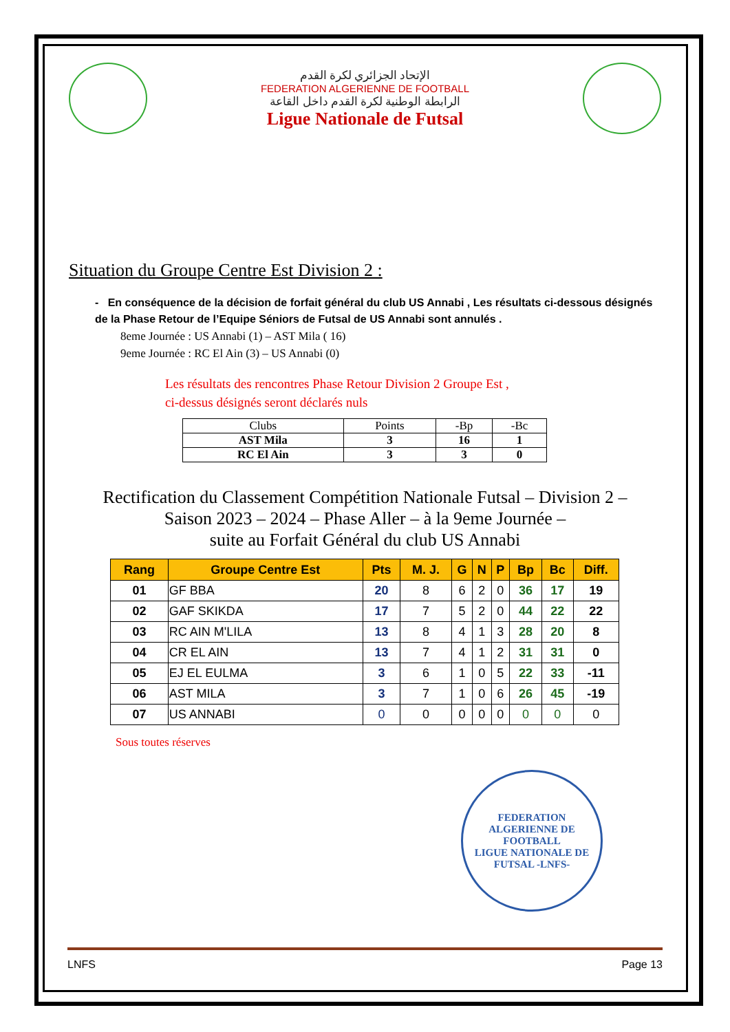الإتحاد الجزائري لكرة القدم
FEDERATION ALGERIENNE DE FOOTBALL
الرابطة الوطنية لكرة القدم داخل القاعة
Ligue Nationale de Futsal
Situation du Groupe Centre Est Division 2 :
- En conséquence de la décision de forfait général du club US Annabi , Les résultats ci-dessous désignés de la Phase Retour de l’Equipe Séniors de Futsal de US Annabi sont annulés .
8eme Journée : US Annabi (1) – AST Mila ( 16)
9eme Journée : RC El Ain (3) – US Annabi (0)
Les résultats des rencontres Phase Retour Division 2 Groupe Est ,
ci-dessus désignés seront déclarés nuls
| Clubs | Points | -Bp | -Bc |
| --- | --- | --- | --- |
| AST Mila | 3 | 16 | 1 |
| RC El Ain | 3 | 3 | 0 |
Rectification du Classement Compétition Nationale Futsal – Division 2 –
Saison 2023 – 2024 – Phase Aller – à la 9eme Journée –
suite au Forfait Général du club US Annabi
| Rang | Groupe Centre Est | Pts | M. J. | G | N | P | Bp | Bc | Diff. |
| --- | --- | --- | --- | --- | --- | --- | --- | --- | --- |
| 01 | GF BBA | 20 | 8 | 6 | 2 | 0 | 36 | 17 | 19 |
| 02 | GAF SKIKDA | 17 | 7 | 5 | 2 | 0 | 44 | 22 | 22 |
| 03 | RC AIN M'LILA | 13 | 8 | 4 | 1 | 3 | 28 | 20 | 8 |
| 04 | CR EL AIN | 13 | 7 | 4 | 1 | 2 | 31 | 31 | 0 |
| 05 | EJ EL EULMA | 3 | 6 | 1 | 0 | 5 | 22 | 33 | -11 |
| 06 | AST MILA | 3 | 7 | 1 | 0 | 6 | 26 | 45 | -19 |
| 07 | US ANNABI | 0 | 0 | 0 | 0 | 0 | 0 | 0 | 0 |
Sous toutes réserves
FEDERATION ALGERIENNE DE FOOTBALL
LIGUE NATIONALE DE FUTSAL -LNFS-
LNFS Page 13